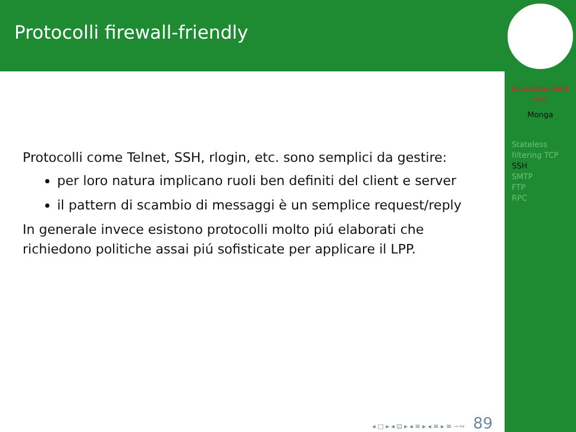Protocolli firewall-friendly
Protocolli come Telnet, SSH, rlogin, etc. sono semplici da gestire:
per loro natura implicano ruoli ben definiti del client e server
il pattern di scambio di messaggi è un semplice request/reply
In generale invece esistono protocolli molto piú elaborati che richiedono politiche assai piú sofisticate per applicare il LPP.
◂ □ ▸ ◂ ⊡ ▸ ◂ ≡ ▸ ◂ ≡ ▸ ≡ ∽∾ 89
Sicurezza delle reti
Monga
Stateless filtering TCP
SSH
SMTP
FTP
RPC